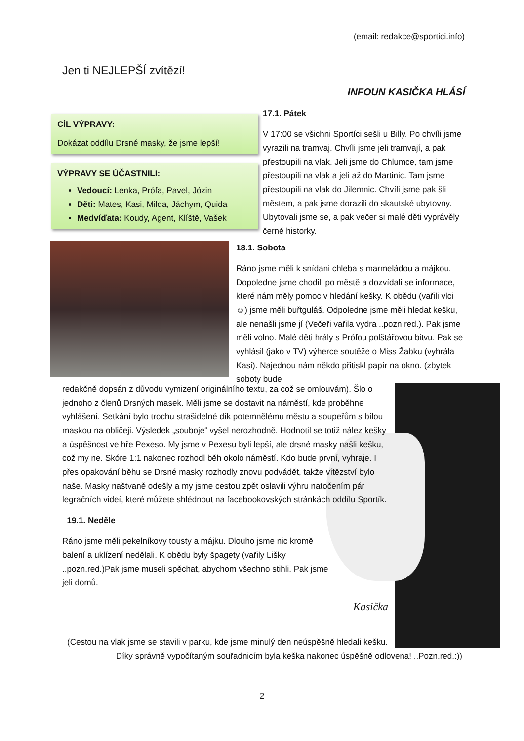(email: redakce@sportici.info)
Jen ti NEJLEPŠÍ zvítězí!
INFOUN KASIČKA HLÁSÍ
CÍL VÝPRAVY:
Dokázat oddílu Drsné masky, že jsme lepší!
VÝPRAVY SE ÚČASTNILI:
Vedoucí: Lenka, Prófa, Pavel, Józin
Děti: Mates, Kasi, Milda, Jáchym, Quida
Medvíďata: Koudy, Agent, Klíště, Vašek
17.1. Pátek
V 17:00 se všichni Sportíci sešli u Billy. Po chvíli jsme vyrazili na tramvaj. Chvíli jsme jeli tramvají, a pak přestoupili na vlak. Jeli jsme do Chlumce, tam jsme přestoupili na vlak a jeli až do Martinic. Tam jsme přestoupili na vlak do Jilemnic. Chvíli jsme pak šli městem, a pak jsme dorazili do skautské ubytovny. Ubytovali jsme se, a pak večer si malé děti vyprávěly černé historky.
18.1. Sobota
Ráno jsme měli k snídani chleba s marmeládou a májkou. Dopoledne jsme chodili po městě a dozvídali se informace, které nám měly pomoc v hledání kešky. K obědu (vařili vlci☺) jsme měli buřtguláš. Odpoledne jsme měli hledat kešku, ale nenašli jsme jí (Večeři vařila vydra ..pozn.red.). Pak jsme měli volno. Malé děti hrály s Prófou polštářovou bitvu. Pak se vyhlásil (jako v TV) výherce soutěže o Miss Žabku (vyhrála Kasi). Najednou nám někdo přitiskl papír na okno. (zbytek soboty bude
redakčně dopsán z důvodu vymizení originálního textu, za což se omlouvám). Šlo o jednoho z členů Drsných masek. Měli jsme se dostavit na náměstí, kde proběhne vyhlášení. Setkání bylo trochu strašidelné dík potemnělému městu a soupeřům s bílou maskou na obličeji. Výsledek „souboje“ vyšel nerozhodně. Hodnotil se totiž nález kešky a úspěšnost ve hře Pexeso. My jsme v Pexesu byli lepší, ale drsné masky našli kešku, což my ne. Skóre 1:1 nakonec rozhodl běh okolo náměstí. Kdo bude první, vyhraje. I přes opakování běhu se Drsné masky rozhodly znovu podvádět, takže vítězství bylo naše. Masky naštvaně odešly a my jsme cestou zpět oslavili výhru natočením pár legračních videí, které můžete shlédnout na facebookovských stránkách oddílu Sportík.
19.1. Neděle
Ráno jsme měli pekelníkovy tousty a májku. Dlouho jsme nic kromě balení a uklízení nedělali. K obědu byly špagety (vařily Lišky ..pozn.red.)Pak jsme museli spěchat, abychom všechno stihli. Pak jsme jeli domů.
Kasička
(Cestou na vlak jsme se stavili v parku, kde jsme minulý den neúspěšně hledali kešku.
Díky správně vypočítaným souřadnicím byla keška nakonec úspěšně odlovena! ..Pozn.red.:))
2